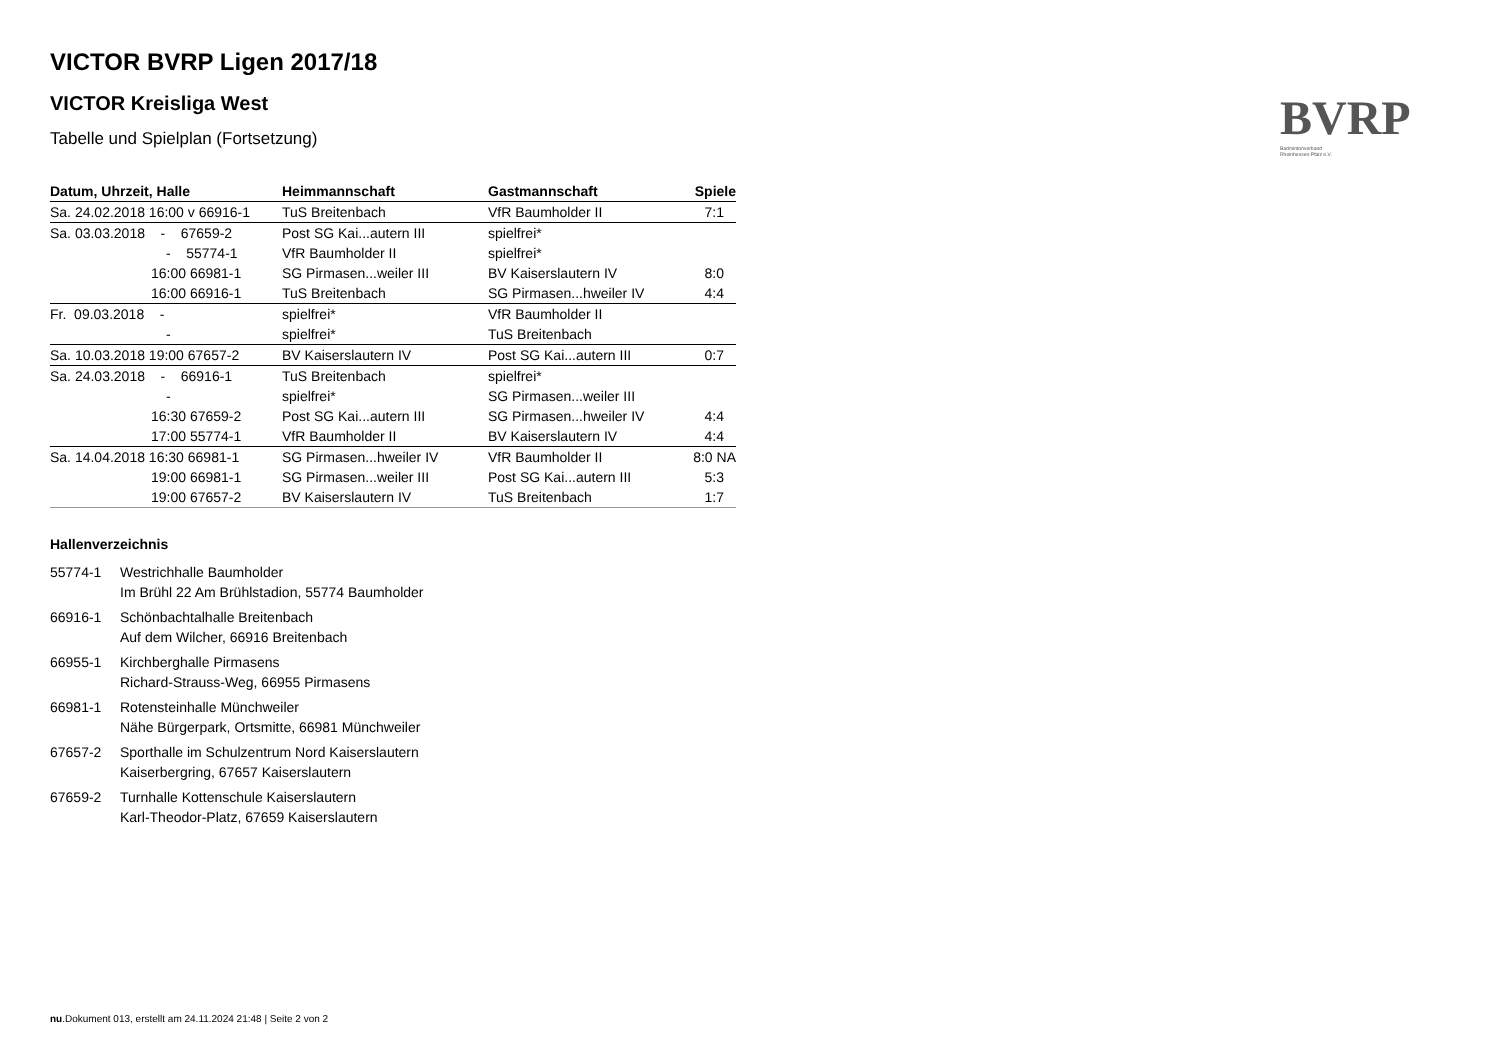BVRP
Badmintonverband
Rheinhessen-Pfalz e.V.
VICTOR BVRP Ligen 2017/18
VICTOR Kreisliga West
Tabelle und Spielplan (Fortsetzung)
| Datum, Uhrzeit, Halle | Heimmannschaft | Gastmannschaft | Spiele |
| --- | --- | --- | --- |
| Sa. 24.02.2018 16:00 v 66916-1 | TuS Breitenbach | VfR Baumholder II | 7:1 |
| Sa. 03.03.2018 - 67659-2 | Post SG Kai...autern III | spielfrei* | |
| - 55774-1 | VfR Baumholder II | spielfrei* | |
| 16:00 66981-1 | SG Pirmasen...weiler III | BV Kaiserslautern IV | 8:0 |
| 16:00 66916-1 | TuS Breitenbach | SG Pirmasen...hweiler IV | 4:4 |
| Fr. 09.03.2018 - | spielfrei* | VfR Baumholder II | |
| - | spielfrei* | TuS Breitenbach | |
| Sa. 10.03.2018 19:00 67657-2 | BV Kaiserslautern IV | Post SG Kai...autern III | 0:7 |
| Sa. 24.03.2018 - 66916-1 | TuS Breitenbach | spielfrei* | |
| - | spielfrei* | SG Pirmasen...weiler III | |
| 16:30 67659-2 | Post SG Kai...autern III | SG Pirmasen...hweiler IV | 4:4 |
| 17:00 55774-1 | VfR Baumholder II | BV Kaiserslautern IV | 4:4 |
| Sa. 14.04.2018 16:30 66981-1 | SG Pirmasen...hweiler IV | VfR Baumholder II | 8:0 NA |
| 19:00 66981-1 | SG Pirmasen...weiler III | Post SG Kai...autern III | 5:3 |
| 19:00 67657-2 | BV Kaiserslautern IV | TuS Breitenbach | 1:7 |
Hallenverzeichnis
55774-1 Westrichhalle Baumholder
Im Brühl 22 Am Brühlstadion, 55774 Baumholder
66916-1 Schönbachtalhalle Breitenbach
Auf dem Wilcher, 66916 Breitenbach
66955-1 Kirchberghalle Pirmasens
Richard-Strauss-Weg, 66955 Pirmasens
66981-1 Rotensteinhalle Münchweiler
Nähe Bürgerpark, Ortsmitte, 66981 Münchweiler
67657-2 Sporthalle im Schulzentrum Nord Kaiserslautern
Kaiserbergring, 67657 Kaiserslautern
67659-2 Turnhalle Kottenschule Kaiserslautern
Karl-Theodor-Platz, 67659 Kaiserslautern
nu.Dokument 013, erstellt am 24.11.2024 21:48 | Seite 2 von 2